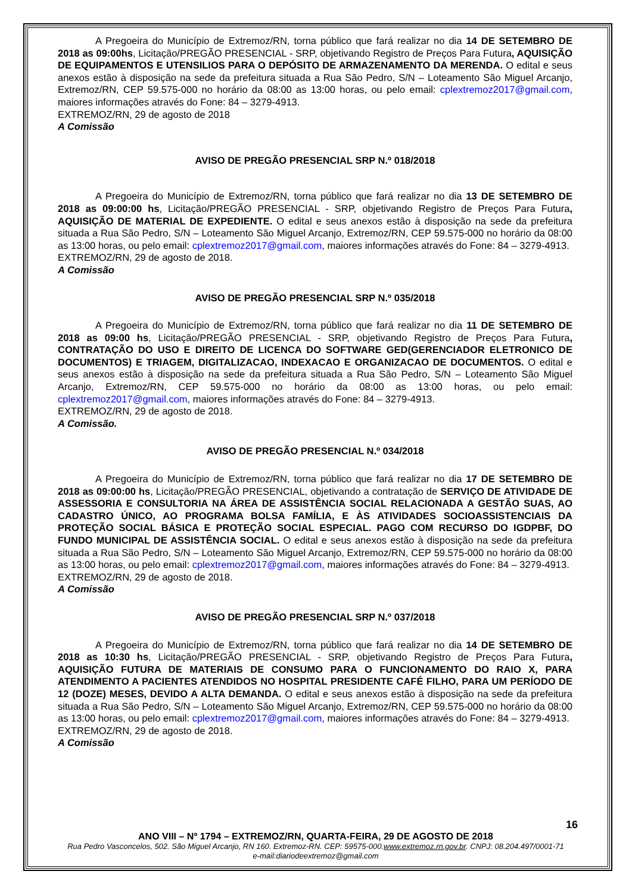A Pregoeira do Município de Extremoz/RN, torna público que fará realizar no dia 14 DE SETEMBRO DE 2018 as 09:00hs, Licitação/PREGÃO PRESENCIAL - SRP, objetivando Registro de Preços Para Futura, AQUISIÇÃO DE EQUIPAMENTOS E UTENSILIOS PARA O DEPÓSITO DE ARMAZENAMENTO DA MERENDA. O edital e seus anexos estão à disposição na sede da prefeitura situada a Rua São Pedro, S/N – Loteamento São Miguel Arcanjo, Extremoz/RN, CEP 59.575-000 no horário da 08:00 as 13:00 horas, ou pelo email: cplextremoz2017@gmail.com, maiores informações através do Fone: 84 – 3279-4913.
EXTREMOZ/RN, 29 de agosto de 2018
A Comissão
AVISO DE PREGÃO PRESENCIAL SRP N.º 018/2018
A Pregoeira do Município de Extremoz/RN, torna público que fará realizar no dia 13 DE SETEMBRO DE 2018 as 09:00:00 hs, Licitação/PREGÃO PRESENCIAL - SRP, objetivando Registro de Preços Para Futura, AQUISIÇÃO DE MATERIAL DE EXPEDIENTE. O edital e seus anexos estão à disposição na sede da prefeitura situada a Rua São Pedro, S/N – Loteamento São Miguel Arcanjo, Extremoz/RN, CEP 59.575-000 no horário da 08:00 as 13:00 horas, ou pelo email: cplextremoz2017@gmail.com, maiores informações através do Fone: 84 – 3279-4913.
EXTREMOZ/RN, 29 de agosto de 2018.
A Comissão
AVISO DE PREGÃO PRESENCIAL SRP N.º 035/2018
A Pregoeira do Município de Extremoz/RN, torna público que fará realizar no dia 11 DE SETEMBRO DE 2018 as 09:00 hs, Licitação/PREGÃO PRESENCIAL - SRP, objetivando Registro de Preços Para Futura, CONTRATAÇÃO DO USO E DIREITO DE LICENCA DO SOFTWARE GED(GERENCIADOR ELETRONICO DE DOCUMENTOS) E TRIAGEM, DIGITALIZACAO, INDEXACAO E ORGANIZACAO DE DOCUMENTOS. O edital e seus anexos estão à disposição na sede da prefeitura situada a Rua São Pedro, S/N – Loteamento São Miguel Arcanjo, Extremoz/RN, CEP 59.575-000 no horário da 08:00 as 13:00 horas, ou pelo email: cplextremoz2017@gmail.com, maiores informações através do Fone: 84 – 3279-4913.
EXTREMOZ/RN, 29 de agosto de 2018.
A Comissão.
AVISO DE PREGÃO PRESENCIAL N.º 034/2018
A Pregoeira do Município de Extremoz/RN, torna público que fará realizar no dia 17 DE SETEMBRO DE 2018 as 09:00:00 hs, Licitação/PREGÃO PRESENCIAL, objetivando a contratação de SERVIÇO DE ATIVIDADE DE ASSESSORIA E CONSULTORIA NA ÁREA DE ASSISTÊNCIA SOCIAL RELACIONADA A GESTÃO SUAS, AO CADASTRO ÚNICO, AO PROGRAMA BOLSA FAMÍLIA, E ÀS ATIVIDADES SOCIOASSISTENCIAIS DA PROTEÇÃO SOCIAL BÁSICA E PROTEÇÃO SOCIAL ESPECIAL. PAGO COM RECURSO DO IGDPBF, DO FUNDO MUNICIPAL DE ASSISTÊNCIA SOCIAL. O edital e seus anexos estão à disposição na sede da prefeitura situada a Rua São Pedro, S/N – Loteamento São Miguel Arcanjo, Extremoz/RN, CEP 59.575-000 no horário da 08:00 as 13:00 horas, ou pelo email: cplextremoz2017@gmail.com, maiores informações através do Fone: 84 – 3279-4913.
EXTREMOZ/RN, 29 de agosto de 2018.
A Comissão
AVISO DE PREGÃO PRESENCIAL SRP N.º 037/2018
A Pregoeira do Município de Extremoz/RN, torna público que fará realizar no dia 14 DE SETEMBRO DE 2018 as 10:30 hs, Licitação/PREGÃO PRESENCIAL - SRP, objetivando Registro de Preços Para Futura, AQUISIÇÃO FUTURA DE MATERIAIS DE CONSUMO PARA O FUNCIONAMENTO DO RAIO X, PARA ATENDIMENTO A PACIENTES ATENDIDOS NO HOSPITAL PRESIDENTE CAFÉ FILHO, PARA UM PERÍODO DE 12 (DOZE) MESES, DEVIDO A ALTA DEMANDA. O edital e seus anexos estão à disposição na sede da prefeitura situada a Rua São Pedro, S/N – Loteamento São Miguel Arcanjo, Extremoz/RN, CEP 59.575-000 no horário da 08:00 as 13:00 horas, ou pelo email: cplextremoz2017@gmail.com, maiores informações através do Fone: 84 – 3279-4913.
EXTREMOZ/RN, 29 de agosto de 2018.
A Comissão
16
ANO VIII – Nº 1794 – EXTREMOZ/RN, QUARTA-FEIRA, 29 DE AGOSTO DE 2018
Rua Pedro Vasconcelos, 502. São Miguel Arcanjo, RN 160. Extremoz-RN. CEP: 59575-000.www.extremoz.rn.gov.br. CNPJ: 08.204.497/0001-71
e-mail:diariodeextremoz@gmail.com